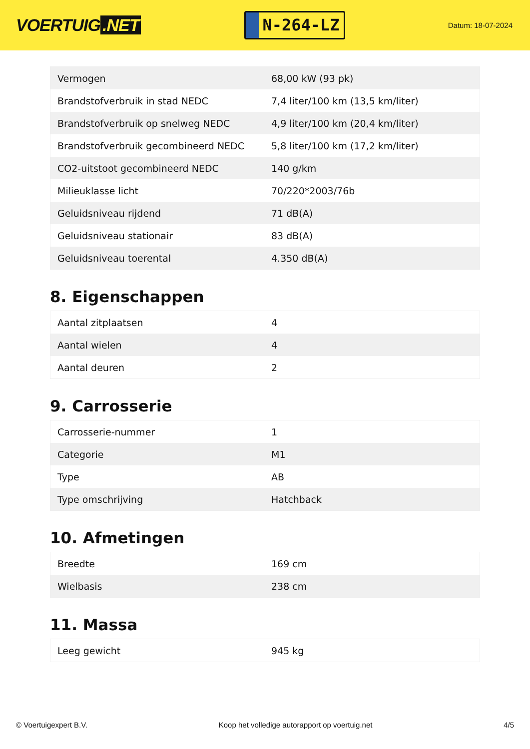VOERTUIG.NET
N-264-LZ
Datum: 18-07-2024
| Vermogen | 68,00 kW (93 pk) |
| Brandstofverbruik in stad NEDC | 7,4 liter/100 km (13,5 km/liter) |
| Brandstofverbruik op snelweg NEDC | 4,9 liter/100 km (20,4 km/liter) |
| Brandstofverbruik gecombineerd NEDC | 5,8 liter/100 km (17,2 km/liter) |
| CO2-uitstoot gecombineerd NEDC | 140 g/km |
| Milieuklasse licht | 70/220*2003/76b |
| Geluidsniveau rijdend | 71 dB(A) |
| Geluidsniveau stationair | 83 dB(A) |
| Geluidsniveau toerental | 4.350 dB(A) |
8. Eigenschappen
| Aantal zitplaatsen | 4 |
| Aantal wielen | 4 |
| Aantal deuren | 2 |
9. Carrosserie
| Carrosserie-nummer | 1 |
| Categorie | M1 |
| Type | AB |
| Type omschrijving | Hatchback |
10. Afmetingen
| Breedte | 169 cm |
| Wielbasis | 238 cm |
11. Massa
| Leeg gewicht | 945 kg |
© Voertuigexpert B.V. Koop het volledige autorapport op voertuig.net 4/5